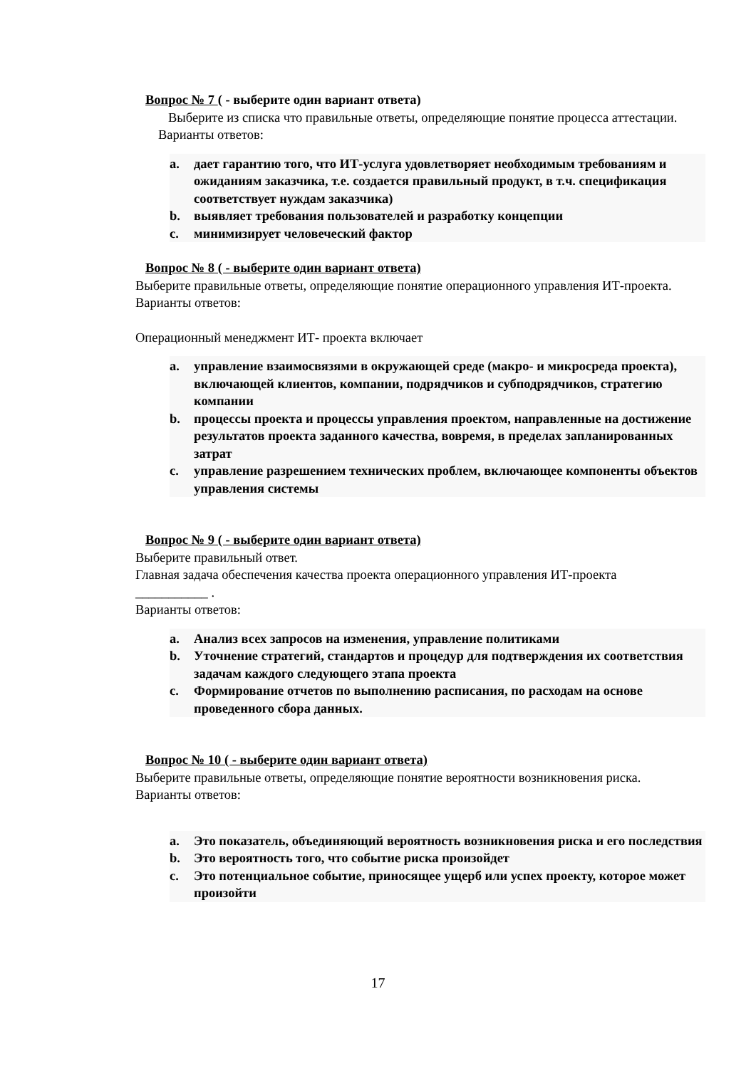Вопрос № 7 ( - выберите один вариант ответа)
Выберите из списка что правильные ответы, определяющие понятие процесса аттестации.
Варианты ответов:
a. дает гарантию того, что ИТ-услуга удовлетворяет необходимым требованиям и ожиданиям заказчика, т.е. создается правильный продукт, в т.ч. спецификация соответствует нуждам заказчика)
b. выявляет требования пользователей и разработку концепции
c. минимизирует человеческий фактор
Вопрос № 8 ( - выберите один вариант ответа)
Выберите правильные ответы, определяющие понятие операционного управления ИТ-проекта.
Варианты ответов:
Операционный менеджмент ИТ- проекта включает
a. управление взаимосвязями в окружающей среде (макро- и микросреда проекта), включающей клиентов, компании, подрядчиков и субподрядчиков, стратегию компании
b. процессы проекта и процессы управления проектом, направленные на достижение результатов проекта заданного качества, вовремя, в пределах запланированных затрат
c. управление разрешением технических проблем, включающее компоненты объектов управления системы
Вопрос № 9 ( - выберите один вариант ответа)
Выберите правильный ответ.
Главная задача обеспечения качества проекта операционного управления ИТ-проекта
___________ .
Варианты ответов:
a. Анализ всех запросов на изменения, управление политиками
b. Уточнение стратегий, стандартов и процедур для подтверждения их соответствия задачам каждого следующего этапа проекта
c. Формирование отчетов по выполнению расписания, по расходам на основе проведенного сбора данных.
Вопрос № 10 ( - выберите один вариант ответа)
Выберите правильные ответы, определяющие понятие вероятности возникновения риска.
Варианты ответов:
a. Это показатель, объединяющий вероятность возникновения риска и его последствия
b. Это вероятность того, что событие риска произойдет
c. Это потенциальное событие, приносящее ущерб или успех проекту, которое может произойти
17